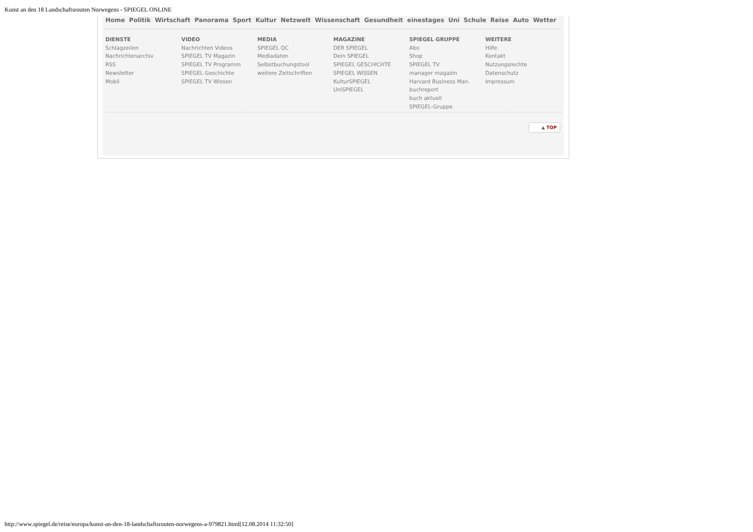Kunst an den 18 Landschaftsrouten Norwegens - SPIEGEL ONLINE
Home Politik Wirtschaft Panorama Sport Kultur Netzwelt Wissenschaft Gesundheit einestages Uni Schule Reise Auto Wetter
DIENSTE
Schlagzeilen
Nachrichtenarchiv
RSS
Newsletter
Mobil
VIDEO
Nachrichten Videos
SPIEGEL TV Magazin
SPIEGEL TV Programm
SPIEGEL Geschichte
SPIEGEL TV Wissen
MEDIA
SPIEGEL QC
Mediadaten
Selbstbuchungstool
weitere Zeitschriften
MAGAZINE
DER SPIEGEL
Dein SPIEGEL
SPIEGEL GESCHICHTE
SPIEGEL WISSEN
KulturSPIEGEL
UniSPIEGEL
SPIEGEL GRUPPE
Abo
Shop
SPIEGEL TV
manager magazin
Harvard Business Man.
buchreport
buch aktuell
SPIEGEL-Gruppe
WEITERE
Hilfe
Kontakt
Nutzungsrechte
Datenschutz
Impressum
▲ TOP
http://www.spiegel.de/reise/europa/kunst-an-den-18-landschaftsrouten-norwegens-a-979821.html[12.08.2014 11:32:50]